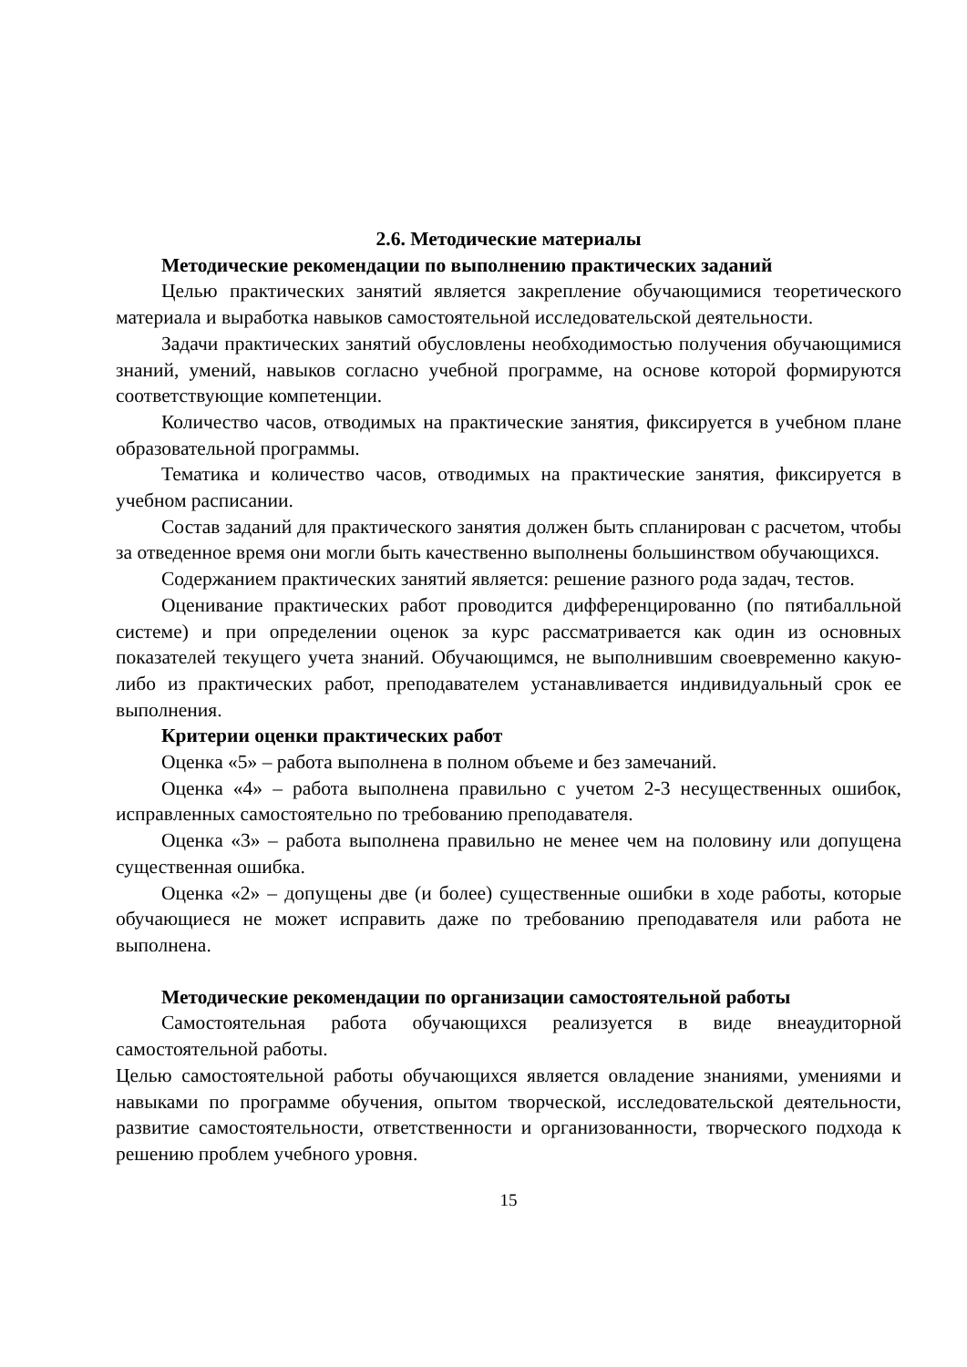2.6. Методические материалы
Методические рекомендации по выполнению практических заданий
Целью практических занятий является закрепление обучающимися теоретического материала и выработка навыков самостоятельной исследовательской деятельности.
Задачи практических занятий обусловлены необходимостью получения обучающимися знаний, умений, навыков согласно учебной программе, на основе которой формируются соответствующие компетенции.
Количество часов, отводимых на практические занятия, фиксируется в учебном плане образовательной программы.
Тематика и количество часов, отводимых на практические занятия, фиксируется в учебном расписании.
Состав заданий для практического занятия должен быть спланирован с расчетом, чтобы за отведенное время они могли быть качественно выполнены большинством обучающихся.
Содержанием практических занятий является: решение разного рода задач, тестов.
Оценивание практических работ проводится дифференцированно (по пятибалльной системе) и при определении оценок за курс рассматривается как один из основных показателей текущего учета знаний. Обучающимся, не выполнившим своевременно какую-либо из практических работ, преподавателем устанавливается индивидуальный срок ее выполнения.
Критерии оценки практических работ
Оценка «5» – работа выполнена в полном объеме и без замечаний.
Оценка «4» – работа выполнена правильно с учетом 2-3 несущественных ошибок, исправленных самостоятельно по требованию преподавателя.
Оценка «3» – работа выполнена правильно не менее чем на половину или допущена существенная ошибка.
Оценка «2» – допущены две (и более) существенные ошибки в ходе работы, которые обучающиеся не может исправить даже по требованию преподавателя или работа не выполнена.
Методические рекомендации по организации самостоятельной работы
Самостоятельная работа обучающихся реализуется в виде внеаудиторной самостоятельной работы.
Целью самостоятельной работы обучающихся является овладение знаниями, умениями и навыками по программе обучения, опытом творческой, исследовательской деятельности, развитие самостоятельности, ответственности и организованности, творческого подхода к решению проблем учебного уровня.
15